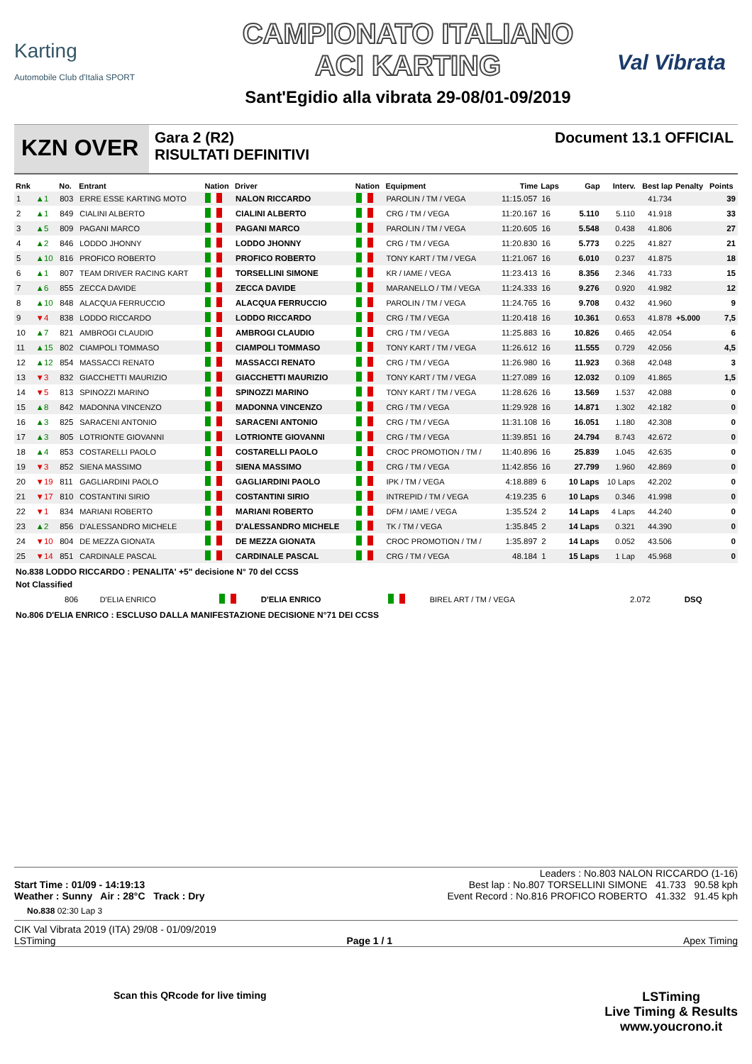Karting
Automobile Club d'Italia SPORT
CAMPIONATO ITALIANO
ACI KARTING
Sant'Egidio alla vibrata 29-08/01-09/2019
Val Vibrata
KZN OVER
Gara 2 (R2)
RISULTATI DEFINITIVI
Document 13.1 OFFICIAL
| Rnk | | No. | Entrant | Nation | Driver | Nation | Equipment | Time | Laps | Gap | Interv. | Best lap | Penalty | Points |
| --- | --- | --- | --- | --- | --- | --- | --- | --- | --- | --- | --- | --- | --- | --- |
| 1 | ▲1 | 803 | ERRE ESSE KARTING MOTO | | NALON RICCARDO | | PAROLIN / TM / VEGA | 11:15.057 | 16 | | | 41.734 | | 39 |
| 2 | ▲1 | 849 | CIALINI ALBERTO | | CIALINI ALBERTO | | CRG / TM / VEGA | 11:20.167 | 16 | 5.110 | 5.110 | 41.918 | | 33 |
| 3 | ▲5 | 809 | PAGANI MARCO | | PAGANI MARCO | | PAROLIN / TM / VEGA | 11:20.605 | 16 | 5.548 | 0.438 | 41.806 | | 27 |
| 4 | ▲2 | 846 | LODDO JHONNY | | LODDO JHONNY | | CRG / TM / VEGA | 11:20.830 | 16 | 5.773 | 0.225 | 41.827 | | 21 |
| 5 | ▲10 | 816 | PROFICO ROBERTO | | PROFICO ROBERTO | | TONY KART / TM / VEGA | 11:21.067 | 16 | 6.010 | 0.237 | 41.875 | | 18 |
| 6 | ▲1 | 807 | TEAM DRIVER RACING KART | | TORSELLINI SIMONE | | KR / IAME / VEGA | 11:23.413 | 16 | 8.356 | 2.346 | 41.733 | | 15 |
| 7 | ▲6 | 855 | ZECCA DAVIDE | | ZECCA DAVIDE | | MARANELLO / TM / VEGA | 11:24.333 | 16 | 9.276 | 0.920 | 41.982 | | 12 |
| 8 | ▲10 | 848 | ALACQUA FERRUCCIO | | ALACQUA FERRUCCIO | | PAROLIN / TM / VEGA | 11:24.765 | 16 | 9.708 | 0.432 | 41.960 | | 9 |
| 9 | ▼4 | 838 | LODDO RICCARDO | | LODDO RICCARDO | | CRG / TM / VEGA | 11:20.418 | 16 | 10.361 | 0.653 | 41.878 | +5.000 | 7,5 |
| 10 | ▲7 | 821 | AMBROGI CLAUDIO | | AMBROGI CLAUDIO | | CRG / TM / VEGA | 11:25.883 | 16 | 10.826 | 0.465 | 42.054 | | 6 |
| 11 | ▲15 | 802 | CIAMPOLI TOMMASO | | CIAMPOLI TOMMASO | | TONY KART / TM / VEGA | 11:26.612 | 16 | 11.555 | 0.729 | 42.056 | | 4,5 |
| 12 | ▲12 | 854 | MASSACCI RENATO | | MASSACCI RENATO | | CRG / TM / VEGA | 11:26.980 | 16 | 11.923 | 0.368 | 42.048 | | 3 |
| 13 | ▼3 | 832 | GIACCHETTI MAURIZIO | | GIACCHETTI MAURIZIO | | TONY KART / TM / VEGA | 11:27.089 | 16 | 12.032 | 0.109 | 41.865 | | 1,5 |
| 14 | ▼5 | 813 | SPINOZZI MARINO | | SPINOZZI MARINO | | TONY KART / TM / VEGA | 11:28.626 | 16 | 13.569 | 1.537 | 42.088 | | 0 |
| 15 | ▲8 | 842 | MADONNA VINCENZO | | MADONNA VINCENZO | | CRG / TM / VEGA | 11:29.928 | 16 | 14.871 | 1.302 | 42.182 | | 0 |
| 16 | ▲3 | 825 | SARACENI ANTONIO | | SARACENI ANTONIO | | CRG / TM / VEGA | 11:31.108 | 16 | 16.051 | 1.180 | 42.308 | | 0 |
| 17 | ▲3 | 805 | LOTRIONTE GIOVANNI | | LOTRIONTE GIOVANNI | | CRG / TM / VEGA | 11:39.851 | 16 | 24.794 | 8.743 | 42.672 | | 0 |
| 18 | ▲4 | 853 | COSTARELLI PAOLO | | COSTARELLI PAOLO | | CROC PROMOTION / TM / | 11:40.896 | 16 | 25.839 | 1.045 | 42.635 | | 0 |
| 19 | ▼3 | 852 | SIENA MASSIMO | | SIENA MASSIMO | | CRG / TM / VEGA | 11:42.856 | 16 | 27.799 | 1.960 | 42.869 | | 0 |
| 20 | ▼19 | 811 | GAGLIARDINI PAOLO | | GAGLIARDINI PAOLO | | IPK / TM / VEGA | 4:18.889 | 6 | 10 Laps | 10 Laps | 42.202 | | 0 |
| 21 | ▼17 | 810 | COSTANTINI SIRIO | | COSTANTINI SIRIO | | INTREPID / TM / VEGA | 4:19.235 | 6 | 10 Laps | 0.346 | 41.998 | | 0 |
| 22 | ▼1 | 834 | MARIANI ROBERTO | | MARIANI ROBERTO | | DFM / IAME / VEGA | 1:35.524 | 2 | 14 Laps | 4 Laps | 44.240 | | 0 |
| 23 | ▲2 | 856 | D'ALESSANDRO MICHELE | | D'ALESSANDRO MICHELE | | TK / TM / VEGA | 1:35.845 | 2 | 14 Laps | 0.321 | 44.390 | | 0 |
| 24 | ▼10 | 804 | DE MEZZA GIONATA | | DE MEZZA GIONATA | | CROC PROMOTION / TM / | 1:35.897 | 2 | 14 Laps | 0.052 | 43.506 | | 0 |
| 25 | ▼14 | 851 | CARDINALE PASCAL | | CARDINALE PASCAL | | CRG / TM / VEGA | 48.184 | 1 | 15 Laps | 1 Lap | 45.968 | | 0 |
No.838 LODDO RICCARDO : PENALITA' +5" decisione N° 70 del CCSS
Not Classified
| | 806 | D'ELIA ENRICO | | D'ELIA ENRICO | | BIREL ART / TM / VEGA | 2.072 | | DSQ | | | | |
No.806 D'ELIA ENRICO : ESCLUSO DALLA MANIFESTAZIONE DECISIONE N°71 DEI CCSS
Leaders : No.803 NALON RICCARDO (1-16)
Start Time : 01/09 - 14:19:13 Best lap : No.807 TORSELLINI SIMONE 41.733 90.58 kph
Weather : Sunny Air : 28°C Track : Dry Event Record : No.816 PROFICO ROBERTO 41.332 91.45 kph
No.838 02:30 Lap 3
CIK Val Vibrata 2019 (ITA) 29/08 - 01/09/2019
LSTiming Page 1 / 1 Apex Timing
Scan this QRcode for live timing LSTiming
Live Timing & Results
www.youcrono.it